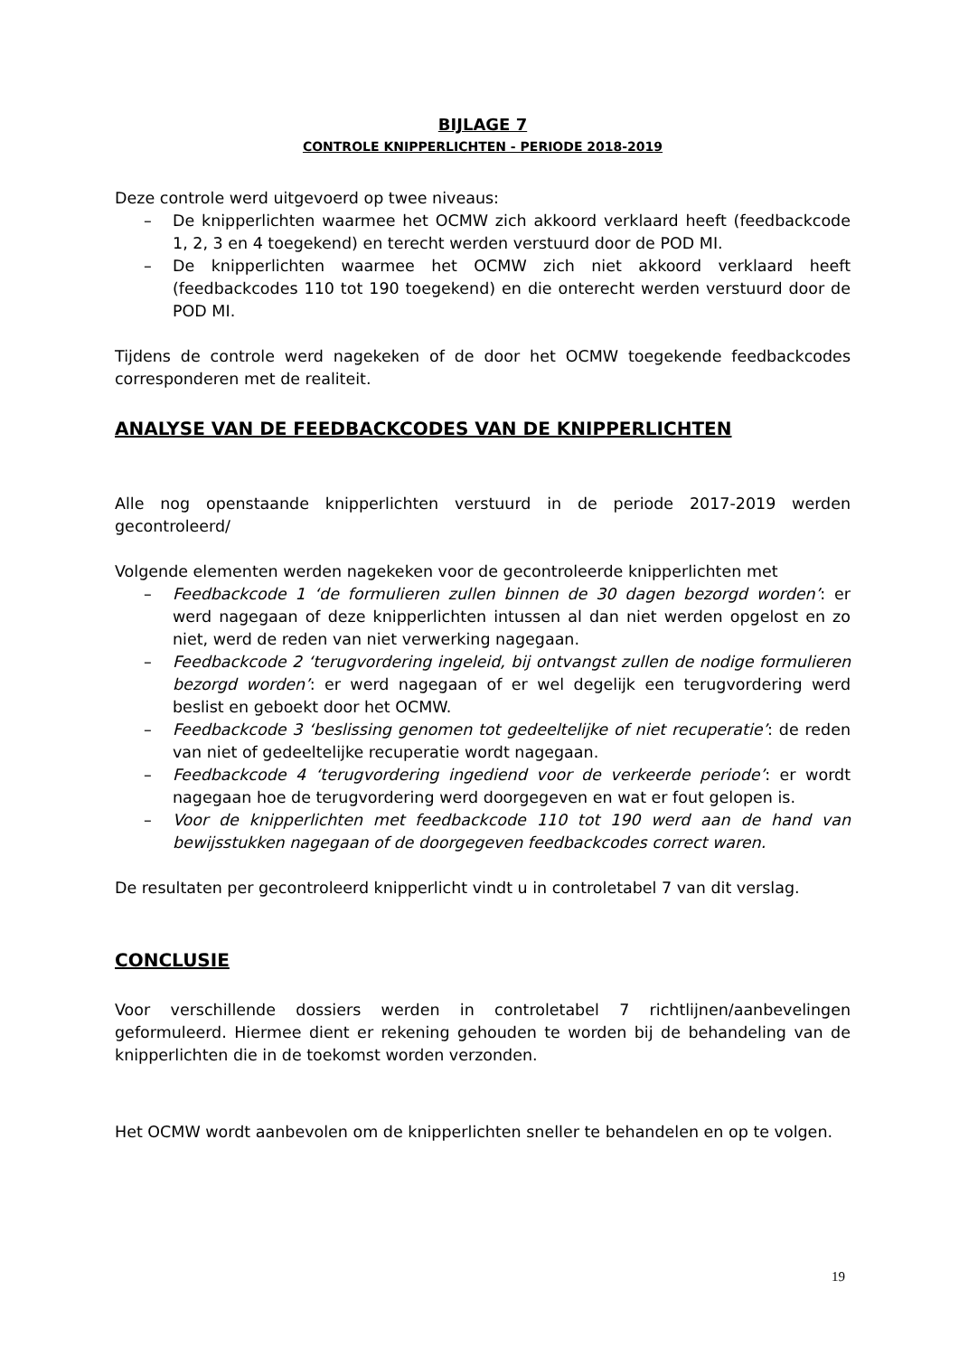BIJLAGE 7
CONTROLE KNIPPERLICHTEN - PERIODE 2018-2019
Deze controle werd uitgevoerd op twee niveaus:
– De knipperlichten waarmee het OCMW zich akkoord verklaard heeft (feedbackcode 1, 2, 3 en 4 toegekend) en terecht werden verstuurd door de POD MI.
– De knipperlichten waarmee het OCMW zich niet akkoord verklaard heeft (feedbackcodes 110 tot 190 toegekend) en die onterecht werden verstuurd door de POD MI.
Tijdens de controle werd nagekeken of de door het OCMW toegekende feedbackcodes corresponderen met de realiteit.
ANALYSE VAN DE FEEDBACKCODES VAN DE KNIPPERLICHTEN
Alle nog openstaande knipperlichten verstuurd in de periode 2017-2019 werden gecontroleerd/
Volgende elementen werden nagekeken voor de gecontroleerde knipperlichten met
– Feedbackcode 1 ‘de formulieren zullen binnen de 30 dagen bezorgd worden’: er werd nagegaan of deze knipperlichten intussen al dan niet werden opgelost en zo niet, werd de reden van niet verwerking nagegaan.
– Feedbackcode 2 ‘terugvordering ingeleid, bij ontvangst zullen de nodige formulieren bezorgd worden’: er werd nagegaan of er wel degelijk een terugvordering werd beslist en geboekt door het OCMW.
– Feedbackcode 3 ‘beslissing genomen tot gedeeltelijke of niet recuperatie’: de reden van niet of gedeeltelijke recuperatie wordt nagegaan.
– Feedbackcode 4 ‘terugvordering ingediend voor de verkeerde periode’: er wordt nagegaan hoe de terugvordering werd doorgegeven en wat er fout gelopen is.
– Voor de knipperlichten met feedbackcode 110 tot 190 werd aan de hand van bewijsstukken nagegaan of de doorgegeven feedbackcodes correct waren.
De resultaten per gecontroleerd knipperlicht vindt u in controletabel 7 van dit verslag.
CONCLUSIE
Voor verschillende dossiers werden in controletabel 7 richtlijnen/aanbevelingen geformuleerd. Hiermee dient er rekening gehouden te worden bij de behandeling van de knipperlichten die in de toekomst worden verzonden.
Het OCMW wordt aanbevolen om de knipperlichten sneller te behandelen en op te volgen.
19